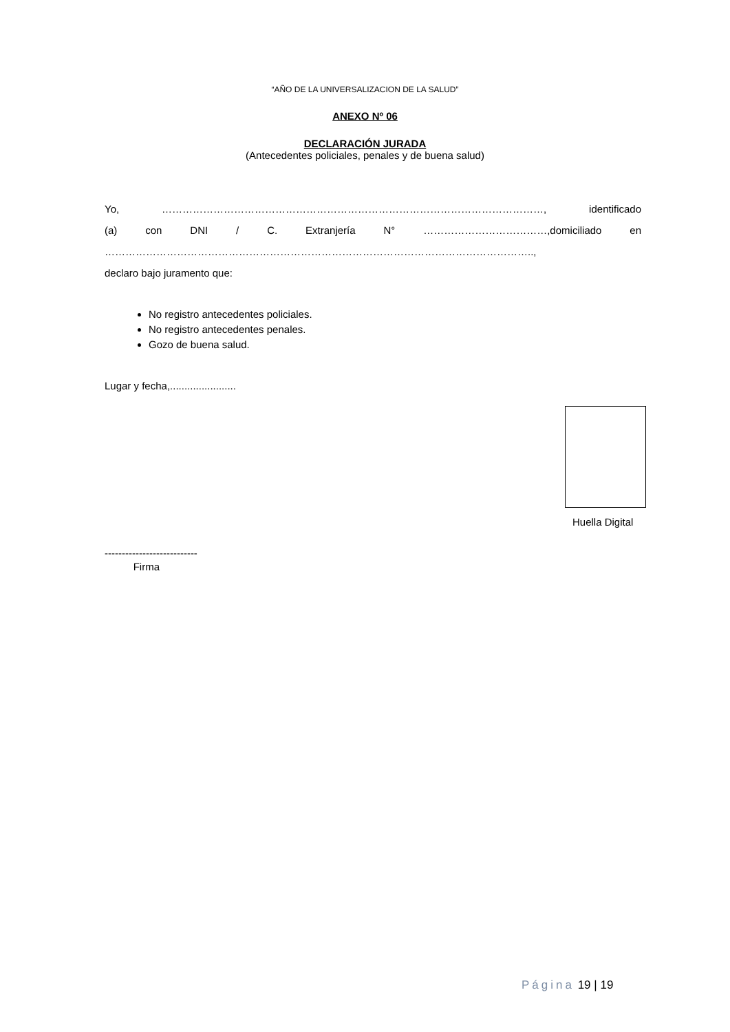“AÑO DE LA UNIVERSALIZACION DE LA SALUD”
ANEXO Nº 06
DECLARACIÓN JURADA
(Antecedentes policiales, penales y de buena salud)
Yo, …………………………………………………………………………………………………, identificado
(a) con DNI / C. Extranjería N° ………………………………,domiciliado en
……………………………………………………………………………………………………………..,
declaro bajo juramento que:
No registro antecedentes policiales.
No registro antecedentes penales.
Gozo de buena salud.
Lugar y fecha,.......................
Huella Digital
---------------------------
Firma
Página 19 | 19